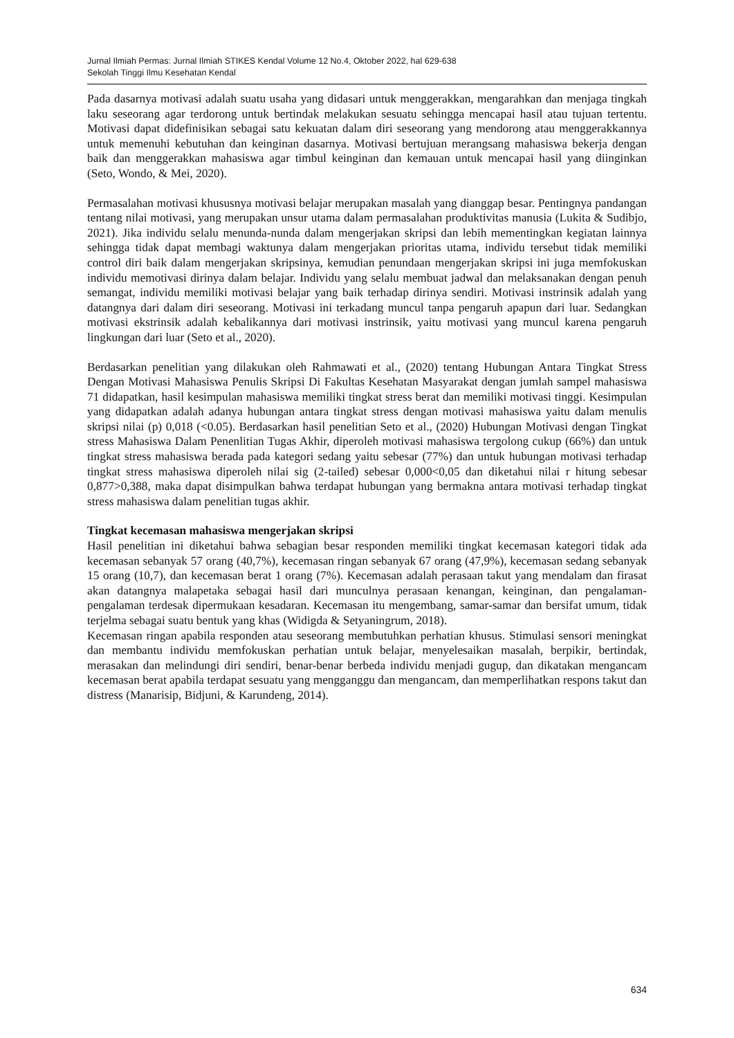Jurnal Ilmiah Permas: Jurnal Ilmiah STIKES Kendal Volume 12 No.4, Oktober 2022, hal 629-638
Sekolah Tinggi Ilmu Kesehatan Kendal
Pada dasarnya motivasi adalah suatu usaha yang didasari untuk menggerakkan, mengarahkan dan menjaga tingkah laku seseorang agar terdorong untuk bertindak melakukan sesuatu sehingga mencapai hasil atau tujuan tertentu. Motivasi dapat didefinisikan sebagai satu kekuatan dalam diri seseorang yang mendorong atau menggerakkannya untuk memenuhi kebutuhan dan keinginan dasarnya. Motivasi bertujuan merangsang mahasiswa bekerja dengan baik dan menggerakkan mahasiswa agar timbul keinginan dan kemauan untuk mencapai hasil yang diinginkan (Seto, Wondo, & Mei, 2020).
Permasalahan motivasi khususnya motivasi belajar merupakan masalah yang dianggap besar. Pentingnya pandangan tentang nilai motivasi, yang merupakan unsur utama dalam permasalahan produktivitas manusia (Lukita & Sudibjo, 2021). Jika individu selalu menunda-nunda dalam mengerjakan skripsi dan lebih mementingkan kegiatan lainnya sehingga tidak dapat membagi waktunya dalam mengerjakan prioritas utama, individu tersebut tidak memiliki control diri baik dalam mengerjakan skripsinya, kemudian penundaan mengerjakan skripsi ini juga memfokuskan individu memotivasi dirinya dalam belajar. Individu yang selalu membuat jadwal dan melaksanakan dengan penuh semangat, individu memiliki motivasi belajar yang baik terhadap dirinya sendiri. Motivasi instrinsik adalah yang datangnya dari dalam diri seseorang. Motivasi ini terkadang muncul tanpa pengaruh apapun dari luar. Sedangkan motivasi ekstrinsik adalah kebalikannya dari motivasi instrinsik, yaitu motivasi yang muncul karena pengaruh lingkungan dari luar (Seto et al., 2020).
Berdasarkan penelitian yang dilakukan oleh Rahmawati et al., (2020) tentang Hubungan Antara Tingkat Stress Dengan Motivasi Mahasiswa Penulis Skripsi Di Fakultas Kesehatan Masyarakat dengan jumlah sampel mahasiswa 71 didapatkan, hasil kesimpulan mahasiswa memiliki tingkat stress berat dan memiliki motivasi tinggi. Kesimpulan yang didapatkan adalah adanya hubungan antara tingkat stress dengan motivasi mahasiswa yaitu dalam menulis skripsi nilai (p) 0,018 (<0.05). Berdasarkan hasil penelitian Seto et al., (2020) Hubungan Motivasi dengan Tingkat stress Mahasiswa Dalam Penenlitian Tugas Akhir, diperoleh motivasi mahasiswa tergolong cukup (66%) dan untuk tingkat stress mahasiswa berada pada kategori sedang yaitu sebesar (77%) dan untuk hubungan motivasi terhadap tingkat stress mahasiswa diperoleh nilai sig (2-tailed) sebesar 0,000<0,05 dan diketahui nilai r hitung sebesar 0,877>0,388, maka dapat disimpulkan bahwa terdapat hubungan yang bermakna antara motivasi terhadap tingkat stress mahasiswa dalam penelitian tugas akhir.
Tingkat kecemasan mahasiswa mengerjakan skripsi
Hasil penelitian ini diketahui bahwa sebagian besar responden memiliki tingkat kecemasan kategori tidak ada kecemasan sebanyak 57 orang (40,7%), kecemasan ringan sebanyak 67 orang (47,9%), kecemasan sedang sebanyak 15 orang (10,7), dan kecemasan berat 1 orang (7%). Kecemasan adalah perasaan takut yang mendalam dan firasat akan datangnya malapetaka sebagai hasil dari munculnya perasaan kenangan, keinginan, dan pengalaman-pengalaman terdesak dipermukaan kesadaran. Kecemasan itu mengembang, samar-samar dan bersifat umum, tidak terjelma sebagai suatu bentuk yang khas (Widigda & Setyaningrum, 2018).
Kecemasan ringan apabila responden atau seseorang membutuhkan perhatian khusus. Stimulasi sensori meningkat dan membantu individu memfokuskan perhatian untuk belajar, menyelesaikan masalah, berpikir, bertindak, merasakan dan melindungi diri sendiri, benar-benar berbeda individu menjadi gugup, dan dikatakan mengancam kecemasan berat apabila terdapat sesuatu yang mengganggu dan mengancam, dan memperlihatkan respons takut dan distress (Manarisip, Bidjuni, & Karundeng, 2014).
634